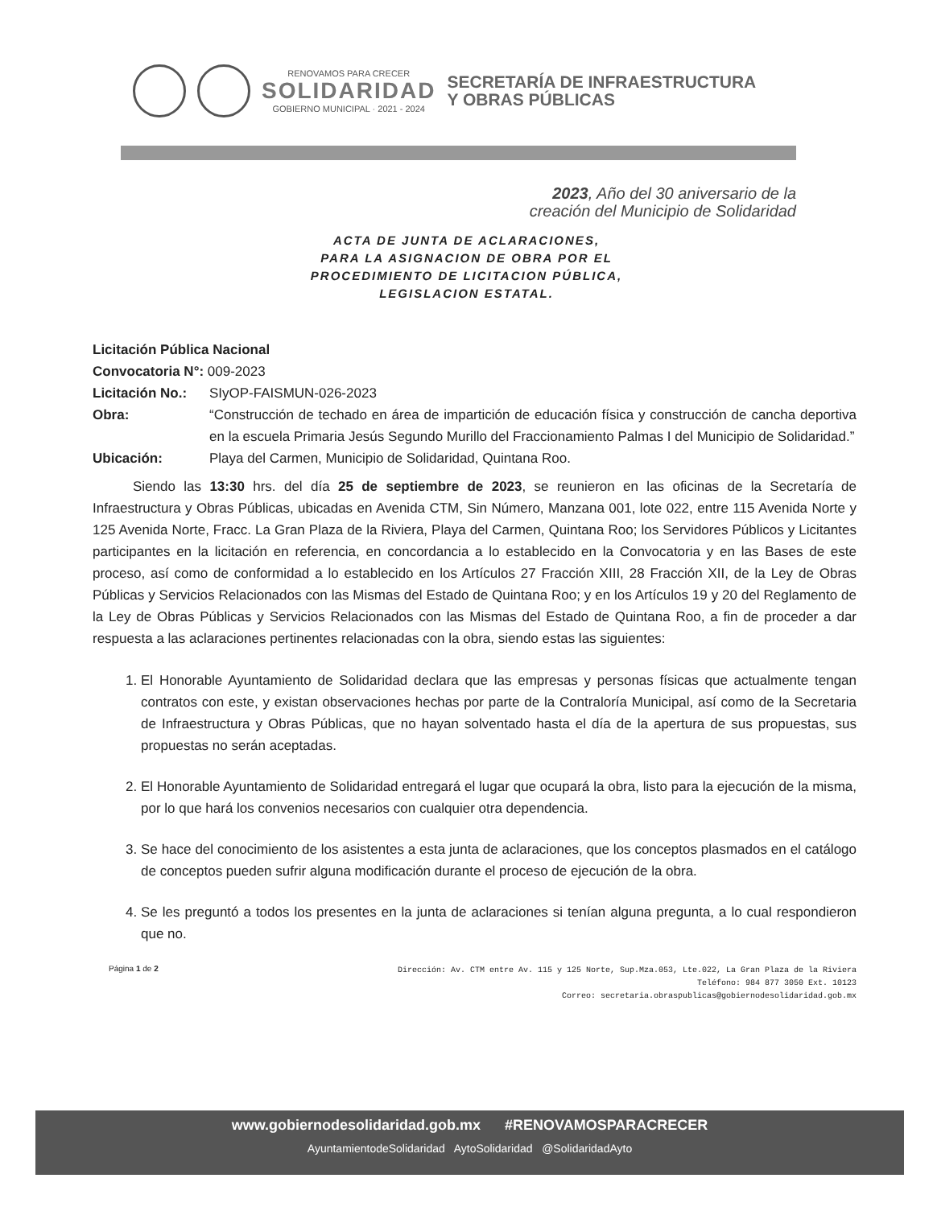RENOVAMOS PARA CRECER
SOLIDARIDAD
GOBIERNO MUNICIPAL · 2021 - 2024
SECRETARÍA DE INFRAESTRUCTURA
Y OBRAS PÚBLICAS
2023, Año del 30 aniversario de la
creación del Municipio de Solidaridad
ACTA DE JUNTA DE ACLARACIONES,
PARA LA ASIGNACION DE OBRA POR EL
PROCEDIMIENTO DE LICITACION PÚBLICA,
LEGISLACION ESTATAL.
Licitación Pública Nacional
Convocatoria N°: 009-2023
Licitación No.: SIyOP-FAISMUN-026-2023
Obra: “Construcción de techado en área de impartición de educación física y construcción de cancha deportiva en la escuela Primaria Jesús Segundo Murillo del Fraccionamiento Palmas I del Municipio de Solidaridad.”
Ubicación: Playa del Carmen, Municipio de Solidaridad, Quintana Roo.
Siendo las 13:30 hrs. del día 25 de septiembre de 2023, se reunieron en las oficinas de la Secretaría de Infraestructura y Obras Públicas, ubicadas en Avenida CTM, Sin Número, Manzana 001, lote 022, entre 115 Avenida Norte y 125 Avenida Norte, Fracc. La Gran Plaza de la Riviera, Playa del Carmen, Quintana Roo; los Servidores Públicos y Licitantes participantes en la licitación en referencia, en concordancia a lo establecido en la Convocatoria y en las Bases de este proceso, así como de conformidad a lo establecido en los Artículos 27 Fracción XIII, 28 Fracción XII, de la Ley de Obras Públicas y Servicios Relacionados con las Mismas del Estado de Quintana Roo; y en los Artículos 19 y 20 del Reglamento de la Ley de Obras Públicas y Servicios Relacionados con las Mismas del Estado de Quintana Roo, a fin de proceder a dar respuesta a las aclaraciones pertinentes relacionadas con la obra, siendo estas las siguientes:
1. El Honorable Ayuntamiento de Solidaridad declara que las empresas y personas físicas que actualmente tengan contratos con este, y existan observaciones hechas por parte de la Contraloría Municipal, así como de la Secretaria de Infraestructura y Obras Públicas, que no hayan solventado hasta el día de la apertura de sus propuestas, sus propuestas no serán aceptadas.
2. El Honorable Ayuntamiento de Solidaridad entregará el lugar que ocupará la obra, listo para la ejecución de la misma, por lo que hará los convenios necesarios con cualquier otra dependencia.
3. Se hace del conocimiento de los asistentes a esta junta de aclaraciones, que los conceptos plasmados en el catálogo de conceptos pueden sufrir alguna modificación durante el proceso de ejecución de la obra.
4. Se les preguntó a todos los presentes en la junta de aclaraciones si tenían alguna pregunta, a lo cual respondieron que no.
Página 1 de 2 Dirección: Av. CTM entre Av. 115 y 125 Norte, Sup.Mza.053, Lte.022, La Gran Plaza de la Riviera
Teléfono: 984 877 3050 Ext. 10123
Correo: secretaria.obraspublicas@gobiernodesolidaridad.gob.mx
www.gobiernodesolidaridad.gob.mx #RENOVAMOSPARACRECER
AyuntamientodeSolidaridad AytoSolidaridad @SolidaridadAyto